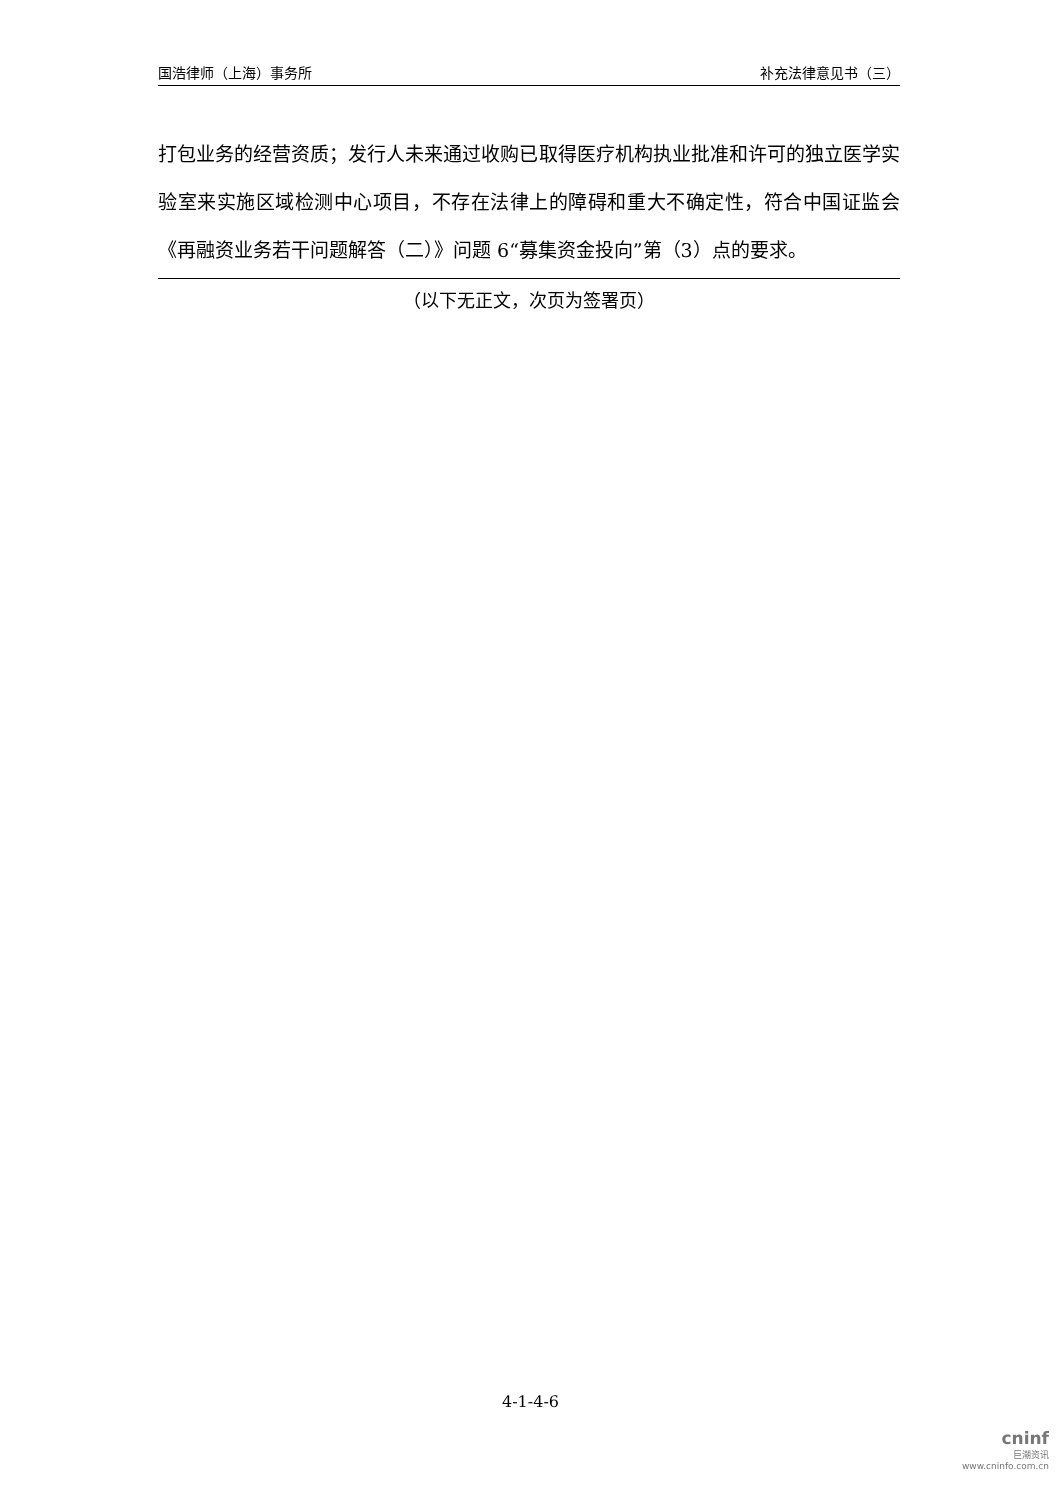国浩律师（上海）事务所 补充法律意见书（三）
打包业务的经营资质；发行人未来通过收购已取得医疗机构执业批准和许可的独立医学实验室来实施区域检测中心项目，不存在法律上的障碍和重大不确定性，符合中国证监会《再融资业务若干问题解答（二）》问题 6“募集资金投向”第（3）点的要求。
（以下无正文，次页为签署页）
4-1-4-6
cninf
巨潮资讯
www.cninfo.com.cn